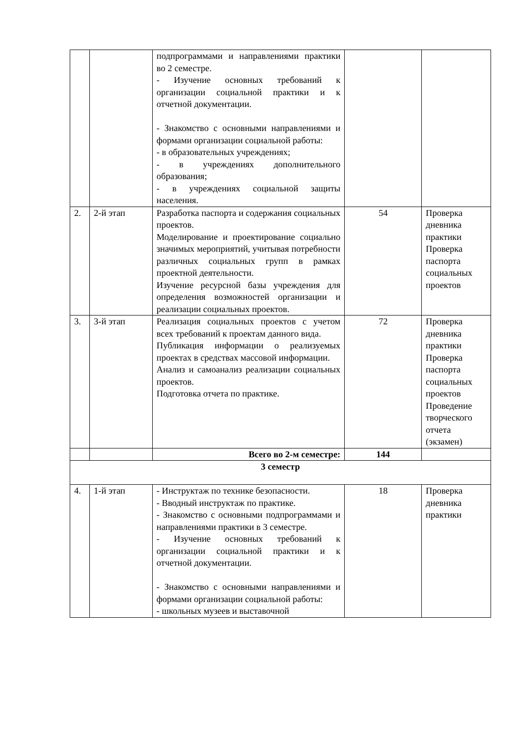| | | подпрограммами и направлениями практики во 2 семестре. - Изучение основных требований к организации социальной практики и к отчетной документации. - Знакомство с основными направлениями и формами организации социальной работы: - в образовательных учреждениях; - в учреждениях дополнительного образования; - в учреждениях социальной защиты населения. | | |
| 2. | 2-й этап | Разработка паспорта и содержания социальных проектов. Моделирование и проектирование социально значимых мероприятий, учитывая потребности различных социальных групп в рамках проектной деятельности. Изучение ресурсной базы учреждения для определения возможностей организации и реализации социальных проектов. | 54 | Проверка дневника практики Проверка паспорта социальных проектов |
| 3. | 3-й этап | Реализация социальных проектов с учетом всех требований к проектам данного вида. Публикация информации о реализуемых проектах в средствах массовой информации. Анализ и самоанализ реализации социальных проектов. Подготовка отчета по практике. | 72 | Проверка дневника практики Проверка паспорта социальных проектов Проведение творческого отчета (экзамен) |
| | | Всего во 2-м семестре: | 144 | |
| 3 семестр | | | | |
| 4. | 1-й этап | - Инструктаж по технике безопасности. - Вводный инструктаж по практике. - Знакомство с основными подпрограммами и направлениями практики в 3 семестре. - Изучение основных требований к организации социальной практики и к отчетной документации. - Знакомство с основными направлениями и формами организации социальной работы: - школьных музеев и выставочной | 18 | Проверка дневника практики |